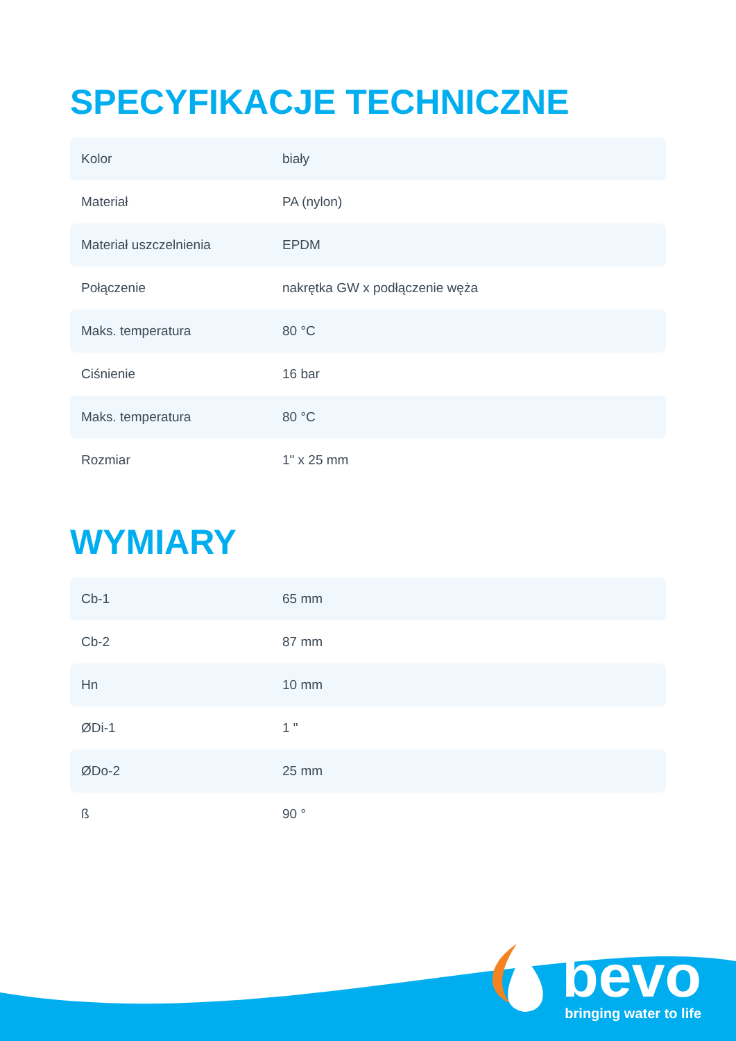SPECYFIKACJE TECHNICZNE
| Kolor | biały |
| Materiał | PA (nylon) |
| Materiał uszczelnienia | EPDM |
| Połączenie | nakrętka GW x podłączenie węża |
| Maks. temperatura | 80 °C |
| Ciśnienie | 16 bar |
| Maks. temperatura | 80 °C |
| Rozmiar | 1" x 25 mm |
WYMIARY
| Cb-1 | 65 mm |
| Cb-2 | 87 mm |
| Hn | 10 mm |
| ØDi-1 | 1 " |
| ØDo-2 | 25 mm |
| ß | 90 ° |
bevo
bringing water to life